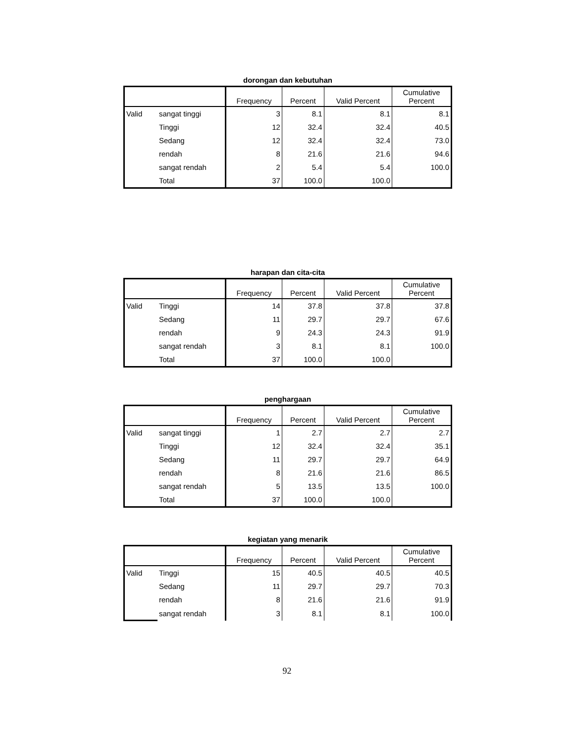dorongan dan kebutuhan
| | | Frequency | Percent | Valid Percent | Cumulative Percent |
| --- | --- | --- | --- | --- | --- |
| Valid | sangat tinggi | 3 | 8.1 | 8.1 | 8.1 |
| | Tinggi | 12 | 32.4 | 32.4 | 40.5 |
| | Sedang | 12 | 32.4 | 32.4 | 73.0 |
| | rendah | 8 | 21.6 | 21.6 | 94.6 |
| | sangat rendah | 2 | 5.4 | 5.4 | 100.0 |
| | Total | 37 | 100.0 | 100.0 | |
harapan dan cita-cita
| | | Frequency | Percent | Valid Percent | Cumulative Percent |
| --- | --- | --- | --- | --- | --- |
| Valid | Tinggi | 14 | 37.8 | 37.8 | 37.8 |
| | Sedang | 11 | 29.7 | 29.7 | 67.6 |
| | rendah | 9 | 24.3 | 24.3 | 91.9 |
| | sangat rendah | 3 | 8.1 | 8.1 | 100.0 |
| | Total | 37 | 100.0 | 100.0 | |
penghargaan
| | | Frequency | Percent | Valid Percent | Cumulative Percent |
| --- | --- | --- | --- | --- | --- |
| Valid | sangat tinggi | 1 | 2.7 | 2.7 | 2.7 |
| | Tinggi | 12 | 32.4 | 32.4 | 35.1 |
| | Sedang | 11 | 29.7 | 29.7 | 64.9 |
| | rendah | 8 | 21.6 | 21.6 | 86.5 |
| | sangat rendah | 5 | 13.5 | 13.5 | 100.0 |
| | Total | 37 | 100.0 | 100.0 | |
kegiatan yang menarik
| | | Frequency | Percent | Valid Percent | Cumulative Percent |
| --- | --- | --- | --- | --- | --- |
| Valid | Tinggi | 15 | 40.5 | 40.5 | 40.5 |
| | Sedang | 11 | 29.7 | 29.7 | 70.3 |
| | rendah | 8 | 21.6 | 21.6 | 91.9 |
| | sangat rendah | 3 | 8.1 | 8.1 | 100.0 |
92